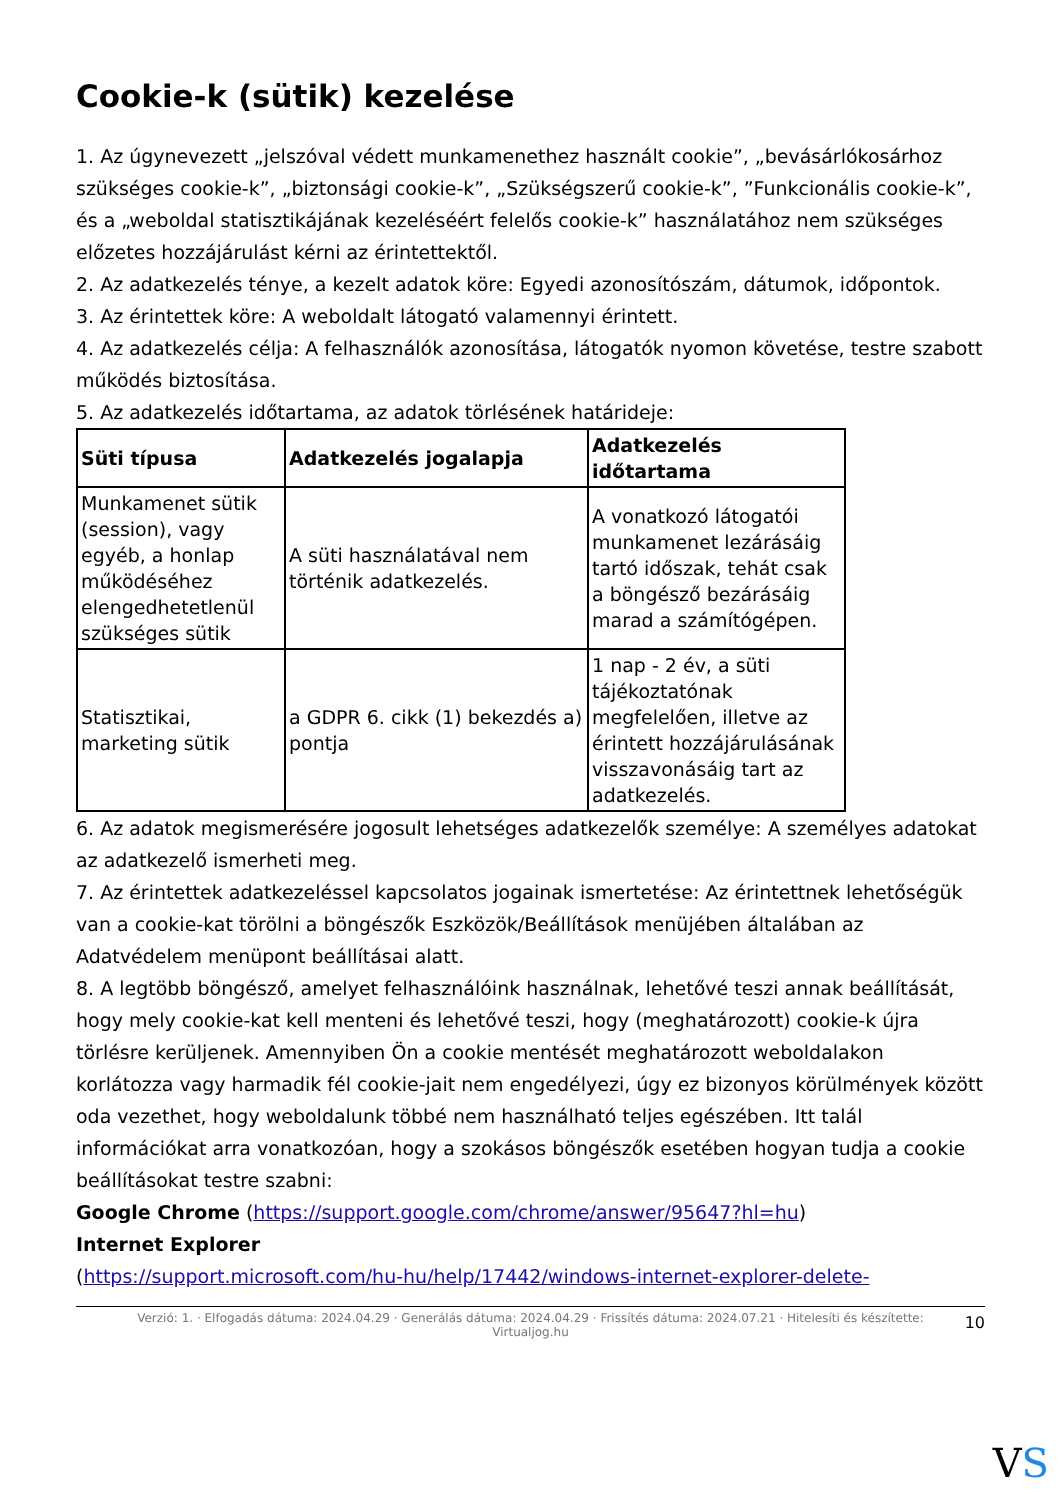Cookie-k (sütik) kezelése
1. Az úgynevezett „jelszóval védett munkamenethez használt cookie”, „bevásárlókosárhoz szükséges cookie-k”, „biztonsági cookie-k”, „Szükségszerű cookie-k”, ”Funkcionális cookie-k”, és a „weboldal statisztikájának kezeléséért felelős cookie-k” használatához nem szükséges előzetes hozzájárulást kérni az érintettektől.
2. Az adatkezelés ténye, a kezelt adatok köre: Egyedi azonosítószám, dátumok, időpontok.
3. Az érintettek köre: A weboldalt látogató valamennyi érintett.
4. Az adatkezelés célja: A felhasználók azonosítása, látogatók nyomon követése, testre szabott működés biztosítása.
5. Az adatkezelés időtartama, az adatok törlésének határideje:
| Süti típusa | Adatkezelés jogalapja | Adatkezelés időtartama |
| --- | --- | --- |
| Munkamenet sütik (session), vagy egyéb, a honlap működéséhez elengedhetetlenül szükséges sütik | A süti használatával nem történik adatkezelés. | A vonatkozó látogatói munkamenet lezárásáig tartó időszak, tehát csak a böngésző bezárásáig marad a számítógépen. |
| Statisztikai, marketing sütik | a GDPR 6. cikk (1) bekezdés a) pontja | 1 nap - 2 év, a süti tájékoztatónak megfelelően, illetve az érintett hozzájárulásának visszavonásáig tart az adatkezelés. |
6. Az adatok megismerésére jogosult lehetséges adatkezelők személye: A személyes adatokat az adatkezelő ismerheti meg.
7. Az érintettek adatkezeléssel kapcsolatos jogainak ismertetése: Az érintettnek lehetőségük van a cookie-kat törölni a böngészők Eszközök/Beállítások menüjében általában az Adatvédelem menüpont beállításai alatt.
8. A legtöbb böngésző, amelyet felhasználóink használnak, lehetővé teszi annak beállítását, hogy mely cookie-kat kell menteni és lehetővé teszi, hogy (meghatározott) cookie-k újra törlésre kerüljenek. Amennyiben Ön a cookie mentését meghatározott weboldalakon korlátozza vagy harmadik fél cookie-jait nem engedélyezi, úgy ez bizonyos körülmények között oda vezethet, hogy weboldalunk többé nem használható teljes egészében. Itt talál információkat arra vonatkozóan, hogy a szokásos böngészők esetében hogyan tudja a cookie beállításokat testre szabni:
Google Chrome (https://support.google.com/chrome/answer/95647?hl=hu)
Internet Explorer
(https://support.microsoft.com/hu-hu/help/17442/windows-internet-explorer-delete-
Verzió: 1. · Elfogadás dátuma: 2024.04.29 · Generálás dátuma: 2024.04.29 · Frissítés dátuma: 2024.07.21 · Hitelesíti és készítette:
Virtualjog.hu
10
VS